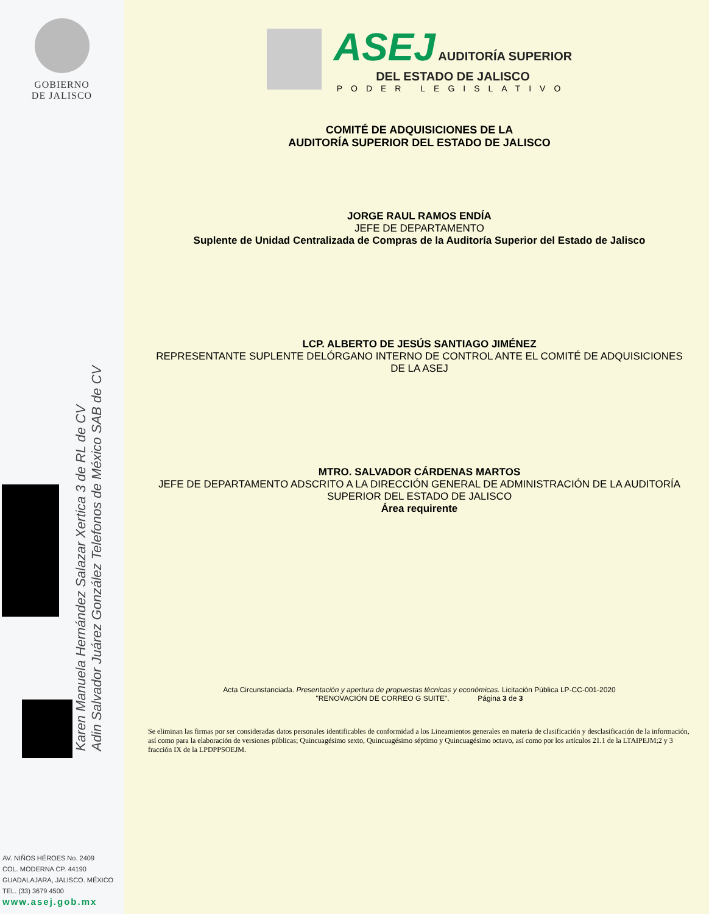GOBIERNO
DE JALISCO
Karen Manuela Hernández Salazar Xertica 3 de RL de CV
Adin Salvador Juárez González Telefonos de México SAB de CV
AV. NIÑOS HÉROES No. 2409
COL. MODERNA CP. 44190
GUADALAJARA, JALISCO. MÉXICO
TEL. (33) 3679 4500
www.asej.gob.mx
ASEJ AUDITORÍA SUPERIOR
DEL ESTADO DE JALISCO
PODER LEGISLATIVO
COMITÉ DE ADQUISICIONES DE LA
AUDITORÍA SUPERIOR DEL ESTADO DE JALISCO
JORGE RAUL RAMOS ENDÍA
JEFE DE DEPARTAMENTO
Suplente de Unidad Centralizada de Compras de la Auditoría Superior del Estado de Jalisco
LCP. ALBERTO DE JESÚS SANTIAGO JIMÉNEZ
REPRESENTANTE SUPLENTE DELÓRGANO INTERNO DE CONTROL ANTE EL COMITÉ DE ADQUISICIONES DE LA ASEJ
MTRO. SALVADOR CÁRDENAS MARTOS
JEFE DE DEPARTAMENTO ADSCRITO A LA DIRECCIÓN GENERAL DE ADMINISTRACIÓN DE LA AUDITORÍA SUPERIOR DEL ESTADO DE JALISCO
Área requirente
Acta Circunstanciada. Presentación y apertura de propuestas técnicas y económicas. Licitación Pública LP-CC-001-2020
"RENOVACIÓN DE CORREO G SUITE". Página 3 de 3
Se eliminan las firmas por ser consideradas datos personales identificables de conformidad a los Lineamientos generales en materia de clasificación y desclasificación de la información, así como para la elaboración de versiones públicas; Quincuagésimo sexto, Quincuagésimo séptimo y Quincuagésimo octavo, así como por los artículos 21.1 de la LTAIPEJM;2 y 3 fracción IX de la LPDPPSOEJM.